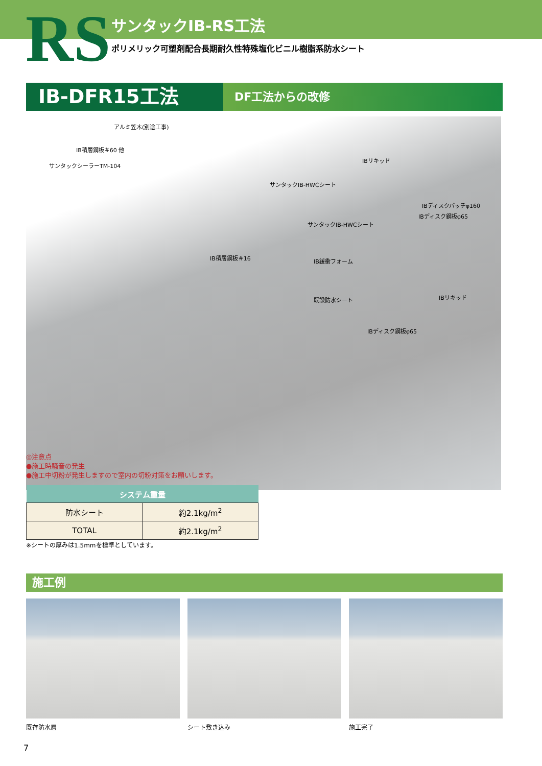RS サンタックIB-RS工法
ポリメリック可塑剤配合長期耐久性特殊塩化ビニル樹脂系防水シート
IB-DFR15工法
DF工法からの改修
アルミ笠木(別途工事)
IB積層鋼板＃60 他
サンタックシーラーTM-104
IBリキッド
サンタックIB-HWCシート
IBディスクパッチφ160
IBディスク鋼板φ65
サンタックIB-HWCシート
IB積層鋼板＃16 IB緩衝フォーム
IBリキッド 既設防水シート
IBディスク鋼板φ65
◎注意点
●施工時騒音の発生
●施工中切粉が発生しますので室内の切粉対策をお願いします。
| システム重量 | |
| --- | --- |
| 防水シート | 約2.1kg/m<sup>2</sup> |
| TOTAL | 約2.1kg/m<sup>2</sup> |
※シートの厚みは1.5mmを標準としています。
施工例
既存防水層 シート敷き込み 施工完了
7